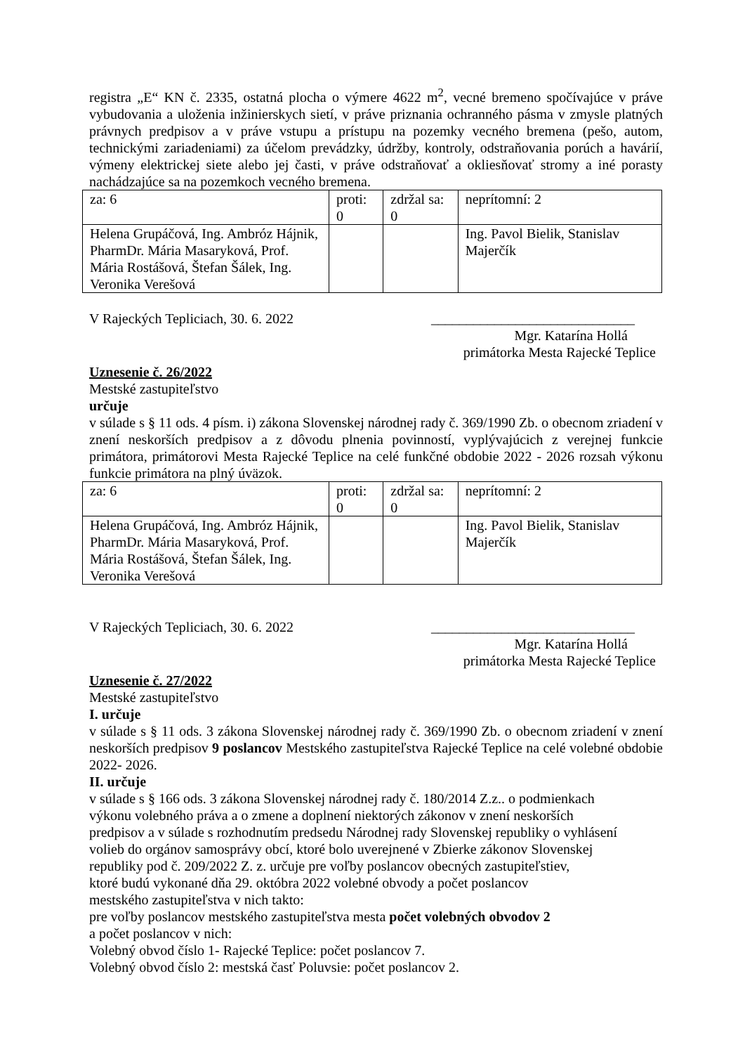registra „E“ KN č. 2335, ostatná plocha o výmere 4622 m<sup>2</sup>, vecné bremeno spočívajúce v práve vybudovania a uloženia inžinierskych sietí, v práve priznania ochranného pásma v zmysle platných právnych predpisov a v práve vstupu a prístupu na pozemky vecného bremena (pešo, autom, technickými zariadeniami) za účelom prevádzky, údržby, kontroly, odstraňovania porúch a havárií, výmeny elektrickej siete alebo jej časti, v práve odstraňovať a okliesňovať stromy a iné porasty nachádzajúce sa na pozemkoch vecného bremena.
| za: 6 | proti: 0 | zdržal sa: 0 | neprítomní: 2 |
| Helena Grupáčová, Ing. Ambróz Hájnik, PharmDr. Mária Masaryková, Prof. Mária Rostášová, Štefan Šálek, Ing. Veronika Verešová | | | Ing. Pavol Bielik, Stanislav Majerčík |
V Rajeckých Tepliciach, 30. 6. 2022 _____________________________
Mgr. Katarína Hollá
primátorka Mesta Rajecké Teplice
Uznesenie č. 26/2022
Mestské zastupiteľstvo
určuje
v súlade s § 11 ods. 4 písm. i) zákona Slovenskej národnej rady č. 369/1990 Zb. o obecnom zriadení v znení neskorších predpisov a z dôvodu plnenia povinností, vyplývajúcich z verejnej funkcie primátora, primátorovi Mesta Rajecké Teplice na celé funkčné obdobie 2022 - 2026 rozsah výkonu funkcie primátora na plný úväzok.
| za: 6 | proti: 0 | zdržal sa: 0 | neprítomní: 2 |
| Helena Grupáčová, Ing. Ambróz Hájnik, PharmDr. Mária Masaryková, Prof. Mária Rostášová, Štefan Šálek, Ing. Veronika Verešová | | | Ing. Pavol Bielik, Stanislav Majerčík |
V Rajeckých Tepliciach, 30. 6. 2022 _____________________________
Mgr. Katarína Hollá
primátorka Mesta Rajecké Teplice
Uznesenie č. 27/2022
Mestské zastupiteľstvo
I. určuje
v súlade s § 11 ods. 3 zákona Slovenskej národnej rady č. 369/1990 Zb. o obecnom zriadení v znení neskorších predpisov 9 poslancov Mestského zastupiteľstva Rajecké Teplice na celé volebné obdobie 2022- 2026.
II. určuje
v súlade s § 166 ods. 3 zákona Slovenskej národnej rady č. 180/2014 Z.z.. o podmienkach
výkonu volebného práva a o zmene a doplnení niektorých zákonov v znení neskorších
predpisov a v súlade s rozhodnutím predsedu Národnej rady Slovenskej republiky o vyhlásení
volieb do orgánov samosprávy obcí, ktoré bolo uverejnené v Zbierke zákonov Slovenskej
republiky pod č. 209/2022 Z. z. určuje pre voľby poslancov obecných zastupiteľstiev,
ktoré budú vykonané dňa 29. októbra 2022 volebné obvody a počet poslancov
mestského zastupiteľstva v nich takto:
pre voľby poslancov mestského zastupiteľstva mesta počet volebných obvodov 2
a počet poslancov v nich:
Volebný obvod číslo 1- Rajecké Teplice: počet poslancov 7.
Volebný obvod číslo 2: mestská časť Poluvsie: počet poslancov 2.